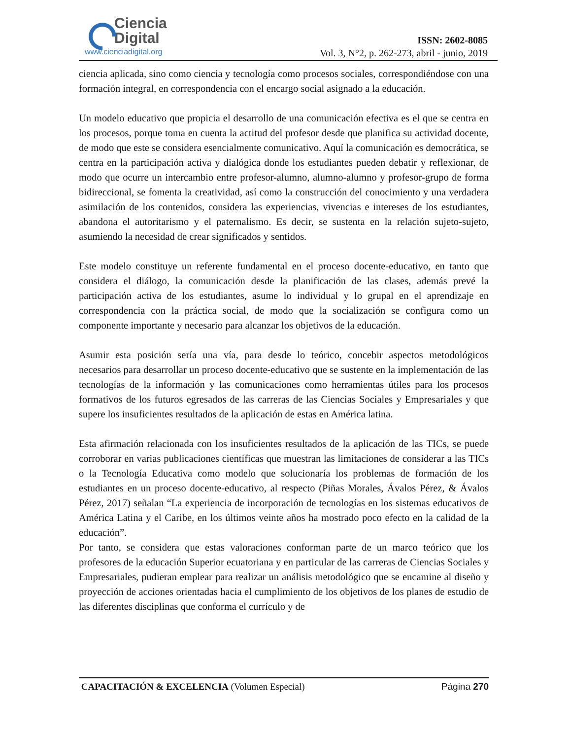Ciencia
Digital
www.cienciadigital.org
ISSN: 2602-8085
Vol. 3, N°2, p. 262-273, abril - junio, 2019
ciencia aplicada, sino como ciencia y tecnología como procesos sociales, correspondiéndose con una formación integral, en correspondencia con el encargo social asignado a la educación.
Un modelo educativo que propicia el desarrollo de una comunicación efectiva es el que se centra en los procesos, porque toma en cuenta la actitud del profesor desde que planifica su actividad docente, de modo que este se considera esencialmente comunicativo. Aquí la comunicación es democrática, se centra en la participación activa y dialógica donde los estudiantes pueden debatir y reflexionar, de modo que ocurre un intercambio entre profesor-alumno, alumno-alumno y profesor-grupo de forma bidireccional, se fomenta la creatividad, así como la construcción del conocimiento y una verdadera asimilación de los contenidos, considera las experiencias, vivencias e intereses de los estudiantes, abandona el autoritarismo y el paternalismo. Es decir, se sustenta en la relación sujeto-sujeto, asumiendo la necesidad de crear significados y sentidos.
Este modelo constituye un referente fundamental en el proceso docente-educativo, en tanto que considera el diálogo, la comunicación desde la planificación de las clases, además prevé la participación activa de los estudiantes, asume lo individual y lo grupal en el aprendizaje en correspondencia con la práctica social, de modo que la socialización se configura como un componente importante y necesario para alcanzar los objetivos de la educación.
Asumir esta posición sería una vía, para desde lo teórico, concebir aspectos metodológicos necesarios para desarrollar un proceso docente-educativo que se sustente en la implementación de las tecnologías de la información y las comunicaciones como herramientas útiles para los procesos formativos de los futuros egresados de las carreras de las Ciencias Sociales y Empresariales y que supere los insuficientes resultados de la aplicación de estas en América latina.
Esta afirmación relacionada con los insuficientes resultados de la aplicación de las TICs, se puede corroborar en varias publicaciones científicas que muestran las limitaciones de considerar a las TICs o la Tecnología Educativa como modelo que solucionaría los problemas de formación de los estudiantes en un proceso docente-educativo, al respecto (Piñas Morales, Ávalos Pérez, & Ávalos Pérez, 2017) señalan “La experiencia de incorporación de tecnologías en los sistemas educativos de América Latina y el Caribe, en los últimos veinte años ha mostrado poco efecto en la calidad de la educación”.
Por tanto, se considera que estas valoraciones conforman parte de un marco teórico que los profesores de la educación Superior ecuatoriana y en particular de las carreras de Ciencias Sociales y Empresariales, pudieran emplear para realizar un análisis metodológico que se encamine al diseño y proyección de acciones orientadas hacia el cumplimiento de los objetivos de los planes de estudio de las diferentes disciplinas que conforma el currículo y de
CAPACITACIÓN & EXCELENCIA (Volumen Especial) Página 270